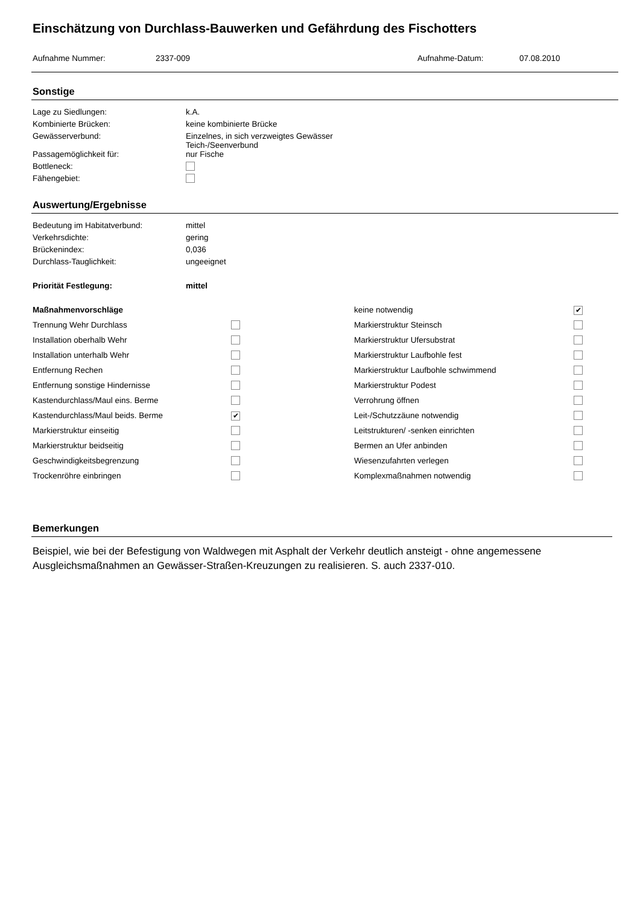Einschätzung von Durchlass-Bauwerken und Gefährdung des Fischotters
| Aufnahme Nummer: | 2337-009 | Aufnahme-Datum: | 07.08.2010 |
Sonstige
| Lage zu Siedlungen: | k.A. |
| Kombinierte Brücken: | keine kombinierte Brücke |
| Gewässerverbund: | Einzelnes, in sich verzweigtes Gewässer Teich-/Seenverbund |
| Passagemöglichkeit für: | nur Fische |
| Bottleneck: | |
| Fähengebiet: | |
Auswertung/Ergebnisse
| Bedeutung im Habitatverbund: | mittel |
| Verkehrsdichte: | gering |
| Brückenindex: | 0,036 |
| Durchlass-Tauglichkeit: | ungeeignet |
| Priorität Festlegung: | mittel |
| Maßnahmenvorschläge | | keine notwendig | ✔ |
| Trennung Wehr Durchlass | | Markierstruktur Steinsch | |
| Installation oberhalb Wehr | | Markierstruktur Ufersubstrat | |
| Installation unterhalb Wehr | | Markierstruktur Laufbohle fest | |
| Entfernung Rechen | | Markierstruktur Laufbohle schwimmend | |
| Entfernung sonstige Hindernisse | | Markierstruktur Podest | |
| Kastendurchlass/Maul eins. Berme | | Verrohrung öffnen | |
| Kastendurchlass/Maul beids. Berme | ✔ | Leit-/Schutzzäune notwendig | |
| Markierstruktur einseitig | | Leitstrukturen/ -senken einrichten | |
| Markierstruktur beidseitig | | Bermen an Ufer anbinden | |
| Geschwindigkeitsbegrenzung | | Wiesenzufahrten verlegen | |
| Trockenröhre einbringen | | Komplexmaßnahmen notwendig | |
Bemerkungen
Beispiel, wie bei der Befestigung von Waldwegen mit Asphalt der Verkehr deutlich ansteigt - ohne angemessene Ausgleichsmaßnahmen an Gewässer-Straßen-Kreuzungen zu realisieren. S. auch 2337-010.